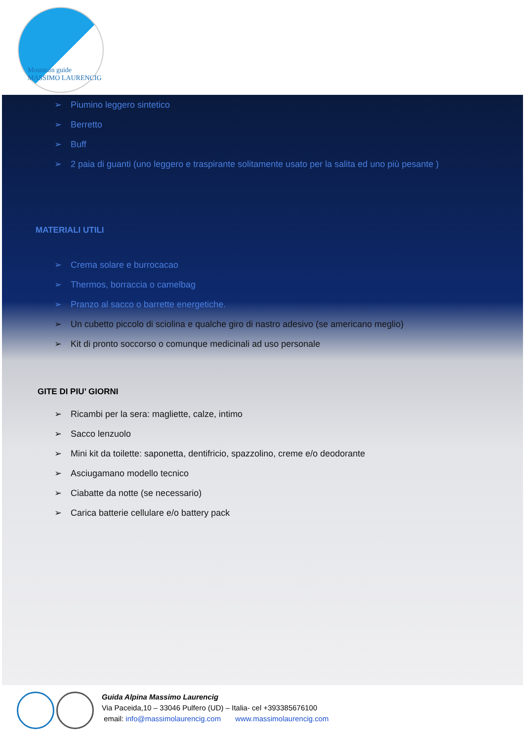Mountain guide
MASSIMO LAURENCIG
➢ Piumino leggero sintetico
➢ Berretto
➢ Buff
➢ 2 paia di guanti (uno leggero e traspirante solitamente usato per la salita ed uno più pesante )
MATERIALI UTILI
➢ Crema solare e burrocacao
➢ Thermos, borraccia o camelbag
➢ Pranzo al sacco o barrette energetiche.
➢ Un cubetto piccolo di sciolina e qualche giro di nastro adesivo (se americano meglio)
➢ Kit di pronto soccorso o comunque medicinali ad uso personale
GITE DI PIU’ GIORNI
➢ Ricambi per la sera: magliette, calze, intimo
➢ Sacco lenzuolo
➢ Mini kit da toilette: saponetta, dentifricio, spazzolino, creme e/o deodorante
➢ Asciugamano modello tecnico
➢ Ciabatte da notte (se necessario)
➢ Carica batterie cellulare e/o battery pack
Guida Alpina Massimo Laurencig
Via Paceida,10 – 33046 Pulfero (UD) – Italia- cel +393385676100
email: info@massimolaurencig.com www.massimolaurencig.com